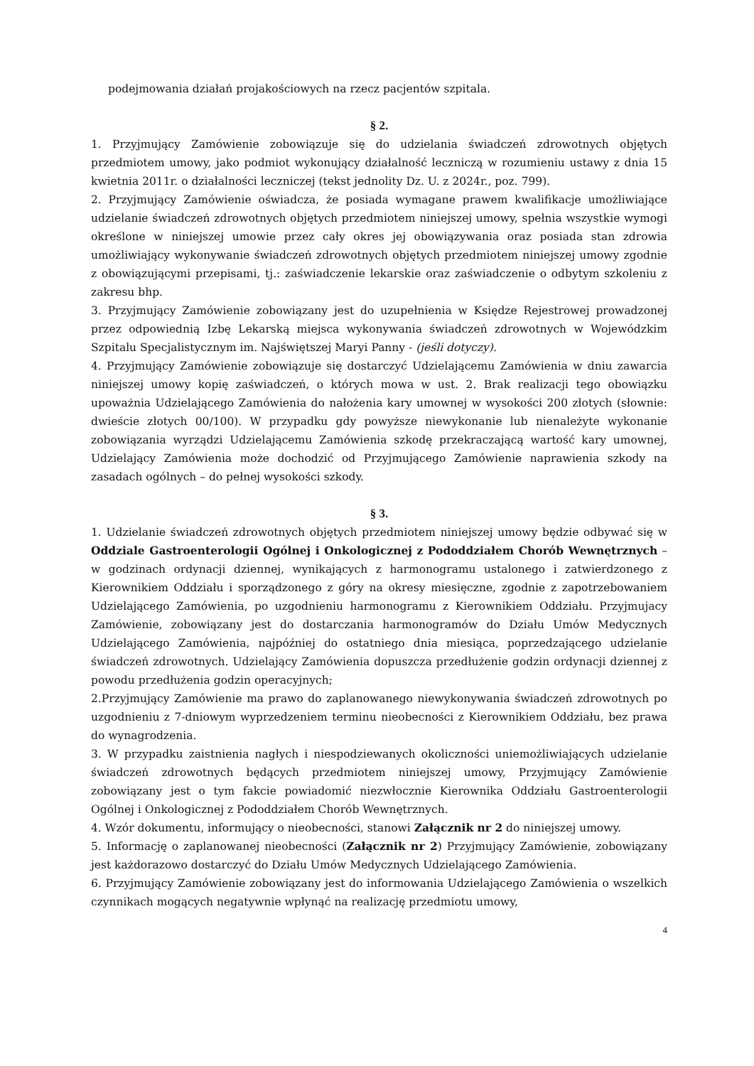podejmowania działań projakościowych na rzecz pacjentów szpitala.
§ 2.
1. Przyjmujący Zamówienie zobowiązuje się do udzielania świadczeń zdrowotnych objętych przedmiotem umowy, jako podmiot wykonujący działalność leczniczą w rozumieniu ustawy z dnia 15 kwietnia 2011r. o działalności leczniczej (tekst jednolity Dz. U. z 2024r., poz. 799).
2. Przyjmujący Zamówienie oświadcza, że posiada wymagane prawem kwalifikacje umożliwiające udzielanie świadczeń zdrowotnych objętych przedmiotem niniejszej umowy, spełnia wszystkie wymogi określone w niniejszej umowie przez cały okres jej obowiązywania oraz posiada stan zdrowia umożliwiający wykonywanie świadczeń zdrowotnych objętych przedmiotem niniejszej umowy zgodnie z obowiązującymi przepisami, tj.: zaświadczenie lekarskie oraz zaświadczenie o odbytym szkoleniu z zakresu bhp.
3. Przyjmujący Zamówienie zobowiązany jest do uzupełnienia w Księdze Rejestrowej prowadzonej przez odpowiednią Izbę Lekarską miejsca wykonywania świadczeń zdrowotnych w Wojewódzkim Szpitalu Specjalistycznym im. Najświętszej Maryi Panny - (jeśli dotyczy).
4. Przyjmujący Zamówienie zobowiązuje się dostarczyć Udzielającemu Zamówienia w dniu zawarcia niniejszej umowy kopię zaświadczeń, o których mowa w ust. 2. Brak realizacji tego obowiązku upoważnia Udzielającego Zamówienia do nałożenia kary umownej w wysokości 200 złotych (słownie: dwieście złotych 00/100). W przypadku gdy powyższe niewykonanie lub nienależyte wykonanie zobowiązania wyrządzi Udzielającemu Zamówienia szkodę przekraczającą wartość kary umownej, Udzielający Zamówienia może dochodzić od Przyjmującego Zamówienie naprawienia szkody na zasadach ogólnych – do pełnej wysokości szkody.
§ 3.
1. Udzielanie świadczeń zdrowotnych objętych przedmiotem niniejszej umowy będzie odbywać się w Oddziale Gastroenterologii Ogólnej i Onkologicznej z Pododdziałem Chorób Wewnętrznych – w godzinach ordynacji dziennej, wynikających z harmonogramu ustalonego i zatwierdzonego z Kierownikiem Oddziału i sporządzonego z góry na okresy miesięczne, zgodnie z zapotrzebowaniem Udzielającego Zamówienia, po uzgodnieniu harmonogramu z Kierownikiem Oddziału. Przyjmujacy Zamówienie, zobowiązany jest do dostarczania harmonogramów do Działu Umów Medycznych Udzielającego Zamówienia, najpóźniej do ostatniego dnia miesiąca, poprzedzającego udzielanie świadczeń zdrowotnych. Udzielający Zamówienia dopuszcza przedłużenie godzin ordynacji dziennej z powodu przedłużenia godzin operacyjnych;
2.Przyjmujący Zamówienie ma prawo do zaplanowanego niewykonywania świadczeń zdrowotnych po uzgodnieniu z 7-dniowym wyprzedzeniem terminu nieobecności z Kierownikiem Oddziału, bez prawa do wynagrodzenia.
3. W przypadku zaistnienia nagłych i niespodziewanych okoliczności uniemożliwiających udzielanie świadczeń zdrowotnych będących przedmiotem niniejszej umowy, Przyjmujący Zamówienie zobowiązany jest o tym fakcie powiadomić niezwłocznie Kierownika Oddziału Gastroenterologii Ogólnej i Onkologicznej z Pododdziałem Chorób Wewnętrznych.
4. Wzór dokumentu, informujący o nieobecności, stanowi Załącznik nr 2 do niniejszej umowy.
5. Informację o zaplanowanej nieobecności (Załącznik nr 2) Przyjmujący Zamówienie, zobowiązany jest każdorazowo dostarczyć do Działu Umów Medycznych Udzielającego Zamówienia.
6. Przyjmujący Zamówienie zobowiązany jest do informowania Udzielającego Zamówienia o wszelkich czynnikach mogących negatywnie wpłynąć na realizację przedmiotu umowy,
4